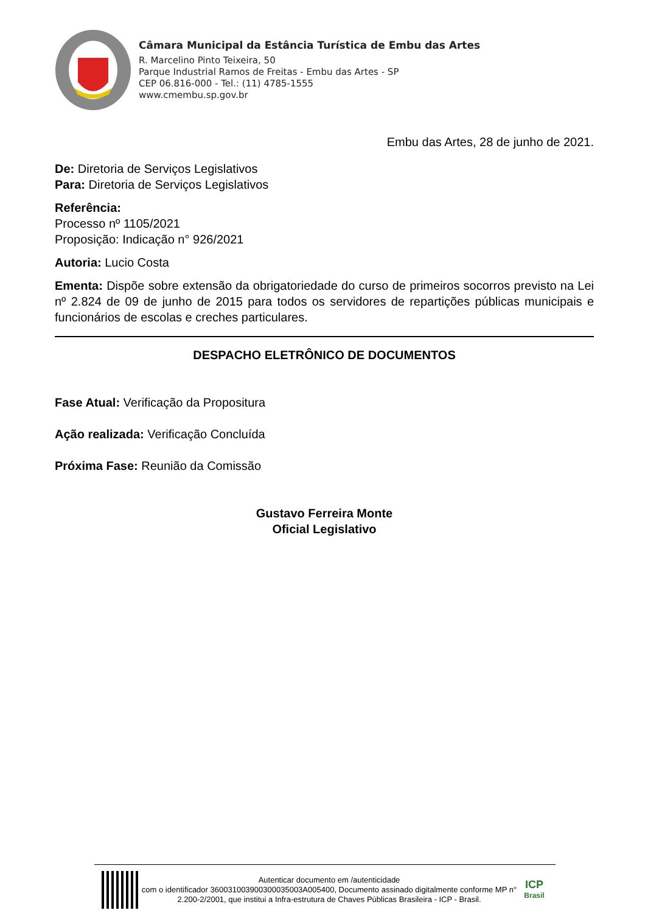Câmara Municipal da Estância Turística de Embu das Artes
R. Marcelino Pinto Teixeira, 50
Parque Industrial Ramos de Freitas - Embu das Artes - SP
CEP 06.816-000 - Tel.: (11) 4785-1555
www.cmembu.sp.gov.br
Embu das Artes, 28 de junho de 2021.
De: Diretoria de Serviços Legislativos
Para: Diretoria de Serviços Legislativos
Referência:
Processo nº 1105/2021
Proposição: Indicação n° 926/2021
Autoria: Lucio Costa
Ementa: Dispõe sobre extensão da obrigatoriedade do curso de primeiros socorros previsto na Lei nº 2.824 de 09 de junho de 2015 para todos os servidores de repartições públicas municipais e funcionários de escolas e creches particulares.
DESPACHO ELETRÔNICO DE DOCUMENTOS
Fase Atual: Verificação da Propositura
Ação realizada: Verificação Concluída
Próxima Fase: Reunião da Comissão
Gustavo Ferreira Monte
Oficial Legislativo
Autenticar documento em /autenticidade
com o identificador 360031003900300035003A005400, Documento assinado digitalmente conforme MP n° 2.200-2/2001, que institui a Infra-estrutura de Chaves Públicas Brasileira - ICP - Brasil.
ICP
Brasil